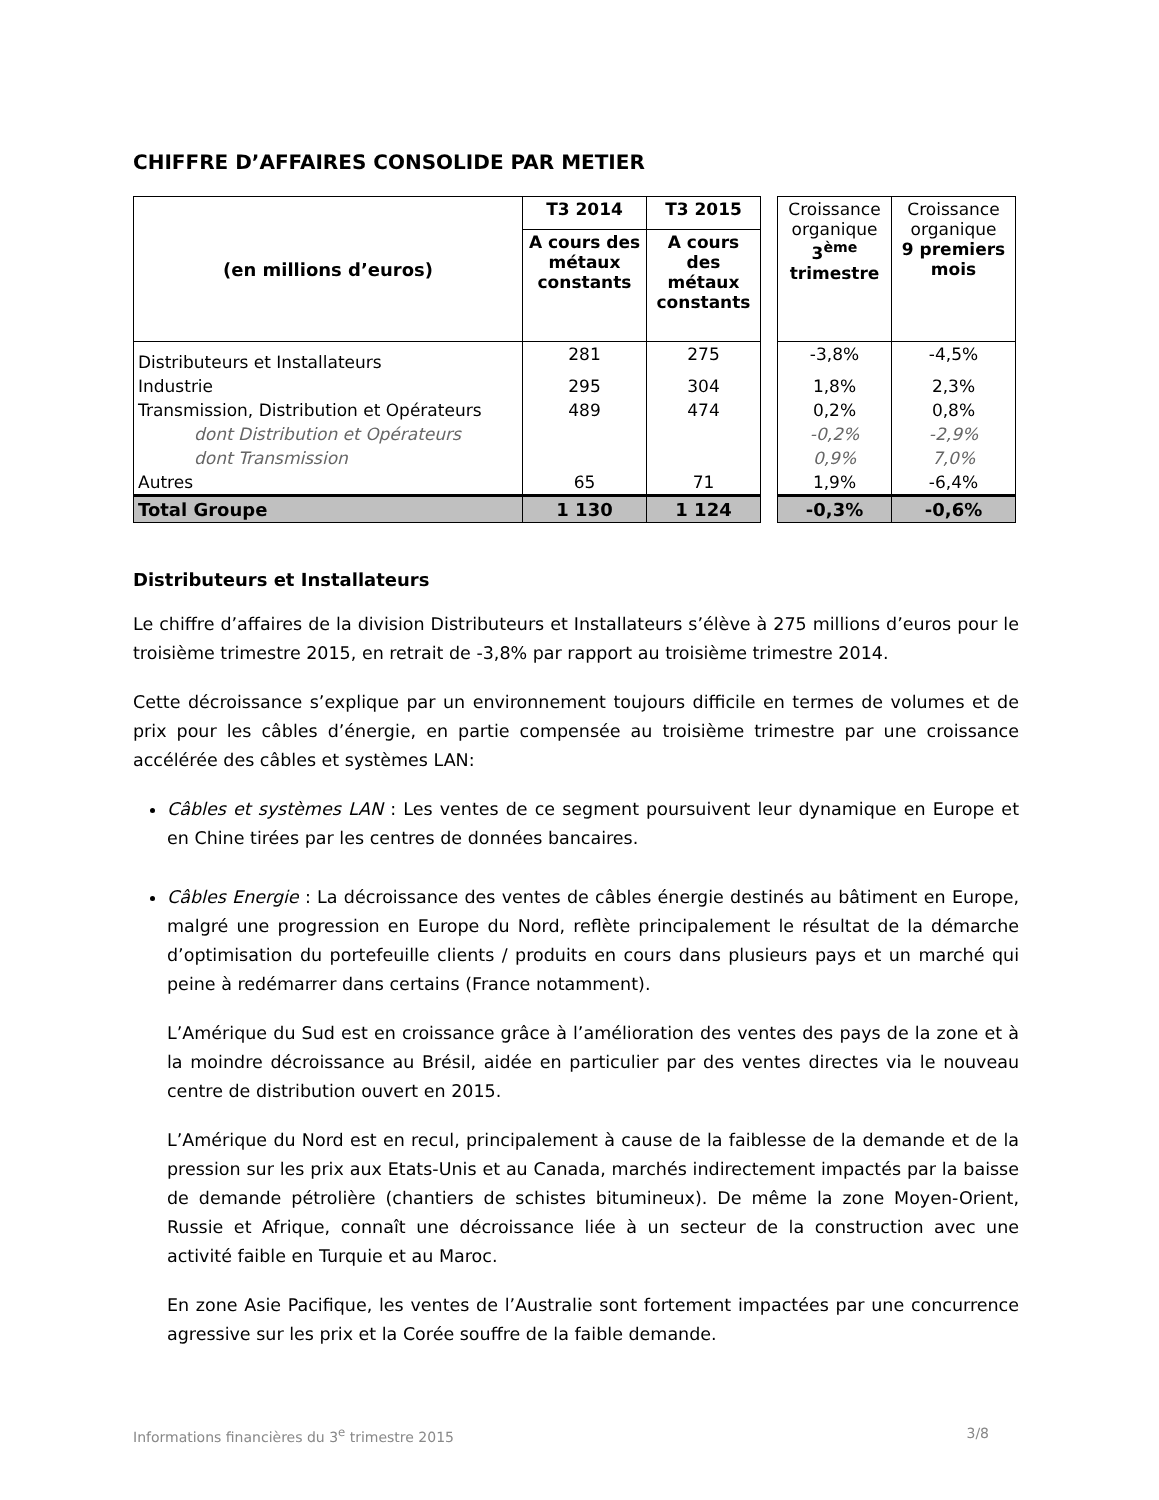CHIFFRE D’AFFAIRES CONSOLIDE PAR METIER
| (en millions d’euros) | T3 2014 | T3 2015 | | Croissance organique 3<sup>ème</sup> trimestre | Croissance organique 9 premiers mois |
| | A cours des métaux constants | A cours des métaux constants | | | |
| Distributeurs et Installateurs | 281 | 275 | | -3,8% | -4,5% |
| Industrie | 295 | 304 | | 1,8% | 2,3% |
| Transmission, Distribution et Opérateurs | 489 | 474 | | 0,2% | 0,8% |
| dont Distribution et Opérateurs | | | | -0,2% | -2,9% |
| dont Transmission | | | | 0,9% | 7,0% |
| Autres | 65 | 71 | | 1,9% | -6,4% |
| Total Groupe | 1 130 | 1 124 | | -0,3% | -0,6% |
Distributeurs et Installateurs
Le chiffre d’affaires de la division Distributeurs et Installateurs s’élève à 275 millions d’euros pour le troisième trimestre 2015, en retrait de -3,8% par rapport au troisième trimestre 2014.
Cette décroissance s’explique par un environnement toujours difficile en termes de volumes et de prix pour les câbles d’énergie, en partie compensée au troisième trimestre par une croissance accélérée des câbles et systèmes LAN:
Câbles et systèmes LAN : Les ventes de ce segment poursuivent leur dynamique en Europe et en Chine tirées par les centres de données bancaires.
Câbles Energie : La décroissance des ventes de câbles énergie destinés au bâtiment en Europe, malgré une progression en Europe du Nord, reflète principalement le résultat de la démarche d’optimisation du portefeuille clients / produits en cours dans plusieurs pays et un marché qui peine à redémarrer dans certains (France notamment).
L’Amérique du Sud est en croissance grâce à l’amélioration des ventes des pays de la zone et à la moindre décroissance au Brésil, aidée en particulier par des ventes directes via le nouveau centre de distribution ouvert en 2015.
L’Amérique du Nord est en recul, principalement à cause de la faiblesse de la demande et de la pression sur les prix aux Etats-Unis et au Canada, marchés indirectement impactés par la baisse de demande pétrolière (chantiers de schistes bitumineux). De même la zone Moyen-Orient, Russie et Afrique, connaît une décroissance liée à un secteur de la construction avec une activité faible en Turquie et au Maroc.
En zone Asie Pacifique, les ventes de l’Australie sont fortement impactées par une concurrence agressive sur les prix et la Corée souffre de la faible demande.
Informations financières du 3<sup>e</sup> trimestre 2015 3/8